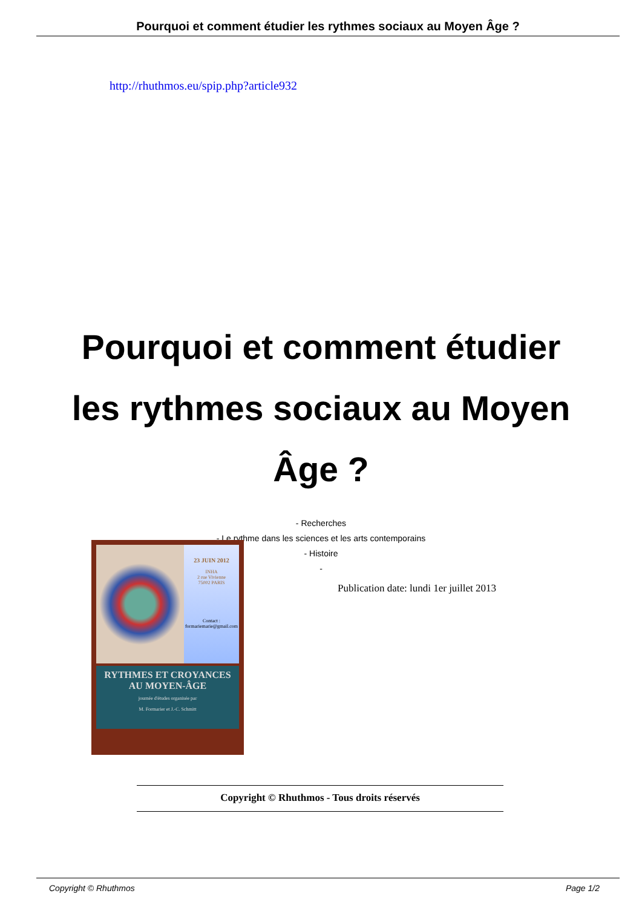Pourquoi et comment étudier les rythmes sociaux au Moyen Âge ?
http://rhuthmos.eu/spip.php?article932
Pourquoi et comment étudier les rythmes sociaux au Moyen Âge ?
- Recherches
- Le rythme dans les sciences et les arts contemporains
- Histoire
-
23 JUIN 2012
INHA
2 rue Vivienne
75002 PARIS
Contact :
formariemarie@gmail.com
RYTHMES ET CROYANCES
AU MOYEN-ÂGE
journée d'études organisée par
M. Formarier et J.-C. Schmitt
Publication date: lundi 1er juillet 2013
Copyright © Rhuthmos - Tous droits réservés
Copyright © Rhuthmos Page 1/2